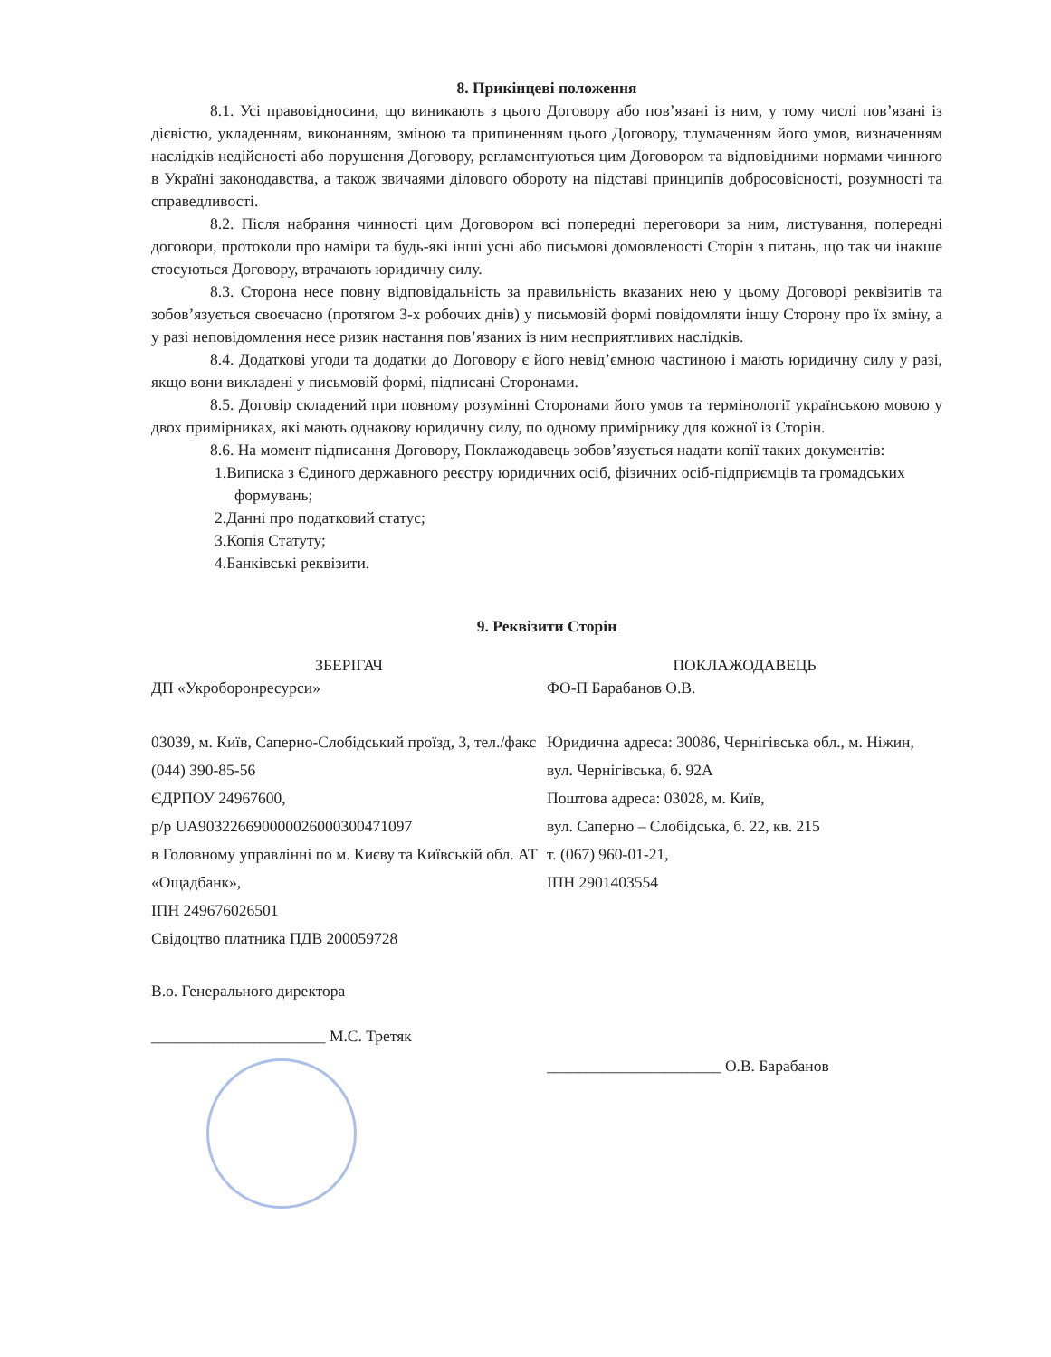8. Прикінцеві положення
8.1. Усі правовідносини, що виникають з цього Договору або пов’язані із ним, у тому числі пов’язані із дієвістю, укладенням, виконанням, зміною та припиненням цього Договору, тлумаченням його умов, визначенням наслідків недійсності або порушення Договору, регламентуються цим Договором та відповідними нормами чинного в Україні законодавства, а також звичаями ділового обороту на підставі принципів добросовісності, розумності та справедливості.
8.2. Після набрання чинності цим Договором всі попередні переговори за ним, листування, попередні договори, протоколи про наміри та будь-які інші усні або письмові домовленості Сторін з питань, що так чи інакше стосуються Договору, втрачають юридичну силу.
8.3. Сторона несе повну відповідальність за правильність вказаних нею у цьому Договорі реквізитів та зобов’язується своєчасно (протягом 3-х робочих днів) у письмовій формі повідомляти іншу Сторону про їх зміну, а у разі неповідомлення несе ризик настання пов’язаних із ним несприятливих наслідків.
8.4. Додаткові угоди та додатки до Договору є його невід’ємною частиною і мають юридичну силу у разі, якщо вони викладені у письмовій формі, підписані Сторонами.
8.5. Договір складений при повному розумінні Сторонами його умов та термінології українською мовою у двох примірниках, які мають однакову юридичну силу, по одному примірнику для кожної із Сторін.
8.6. На момент підписання Договору, Поклажодавець зобов’язується надати копії таких документів:
1.Виписка з Єдиного державного реєстру юридичних осіб, фізичних осіб-підприємців та громадських формувань;
2.Данні про податковий статус;
3.Копія Статуту;
4.Банківські реквізити.
9. Реквізити Сторін
ЗБЕРІГАЧ
ДП «Укроборонресурси»
03039, м. Київ, Саперно-Слобідський проїзд, 3, тел./факс (044) 390-85-56
ЄДРПОУ 24967600,
р/р UA903226690000026000300471097
в Головному управлінні по м. Києву та Київській обл. АТ «Ощадбанк»,
ІПН 249676026501
Свідоцтво платника ПДВ 200059728
В.о. Генерального директора
______________________ М.С. Третяк
ПОКЛАЖОДАВЕЦЬ
ФО-П Барабанов О.В.
Юридична адреса: 30086, Чернігівська обл., м. Ніжин, вул. Чернігівська, б. 92А
Поштова адреса: 03028, м. Київ,
вул. Саперно – Слобідська, б. 22, кв. 215
т. (067) 960-01-21,
ІПН 2901403554
______________________ О.В. Барабанов